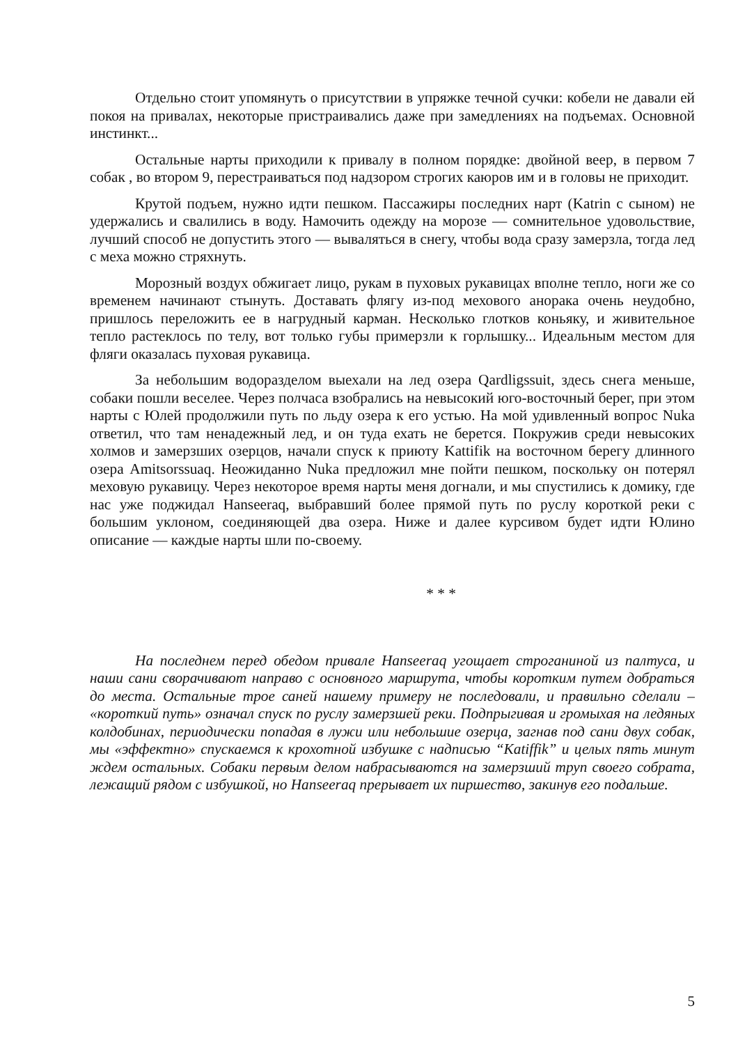Отдельно стоит упомянуть о присутствии в упряжке течной сучки: кобели не давали ей покоя на привалах, некоторые пристраивались даже при замедлениях на подъемах. Основной инстинкт...
Остальные нарты приходили к привалу в полном порядке: двойной веер, в первом 7 собак , во втором 9, перестраиваться под надзором строгих каюров им и в головы не приходит.
Крутой подъем, нужно идти пешком. Пассажиры последних нарт (Katrin с сыном) не удержались и свалились в воду. Намочить одежду на морозе — сомнительное удовольствие, лучший способ не допустить этого — вываляться в снегу, чтобы вода сразу замерзла, тогда лед с меха можно стряхнуть.
Морозный воздух обжигает лицо, рукам в пуховых рукавицах вполне тепло, ноги же со временем начинают стынуть. Доставать флягу из-под мехового анорака очень неудобно, пришлось переложить ее в нагрудный карман. Несколько глотков коньяку, и живительное тепло растеклось по телу, вот только губы примерзли к горлышку... Идеальным местом для фляги оказалась пуховая рукавица.
За небольшим водоразделом выехали на лед озера Qardligssuit, здесь снега меньше, собаки пошли веселее. Через полчаса взобрались на невысокий юго-восточный берег, при этом нарты с Юлей продолжили путь по льду озера к его устью. На мой удивленный вопрос Nuka ответил, что там ненадежный лед, и он туда ехать не берется. Покружив среди невысоких холмов и замерзших озерцов, начали спуск к приюту Kattifik на восточном берегу длинного озера Amitsorssuaq. Неожиданно Nuka предложил мне пойти пешком, поскольку он потерял меховую рукавицу. Через некоторое время нарты меня догнали, и мы спустились к домику, где нас уже поджидал Hanseeraq, выбравший более прямой путь по руслу короткой реки с большим уклоном, соединяющей два озера. Ниже и далее курсивом будет идти Юлино описание — каждые нарты шли по-своему.
* * *
На последнем перед обедом привале Hanseeraq угощает строганиной из палтуса, и наши сани сворачивают направо с основного маршрута, чтобы коротким путем добраться до места. Остальные трое саней нашему примеру не последовали, и правильно сделали – «короткий путь» означал спуск по руслу замерзшей реки. Подпрыгивая и громыхая на ледяных колдобинах, периодически попадая в лужи или небольшие озерца, загнав под сани двух собак, мы «эффектно» спускаемся к крохотной избушке с надписью “Katiffik” и целых пять минут ждем остальных. Собаки первым делом набрасываются на замерзший труп своего собрата, лежащий рядом с избушкой, но Hanseeraq прерывает их пиршество, закинув его подальше.
5